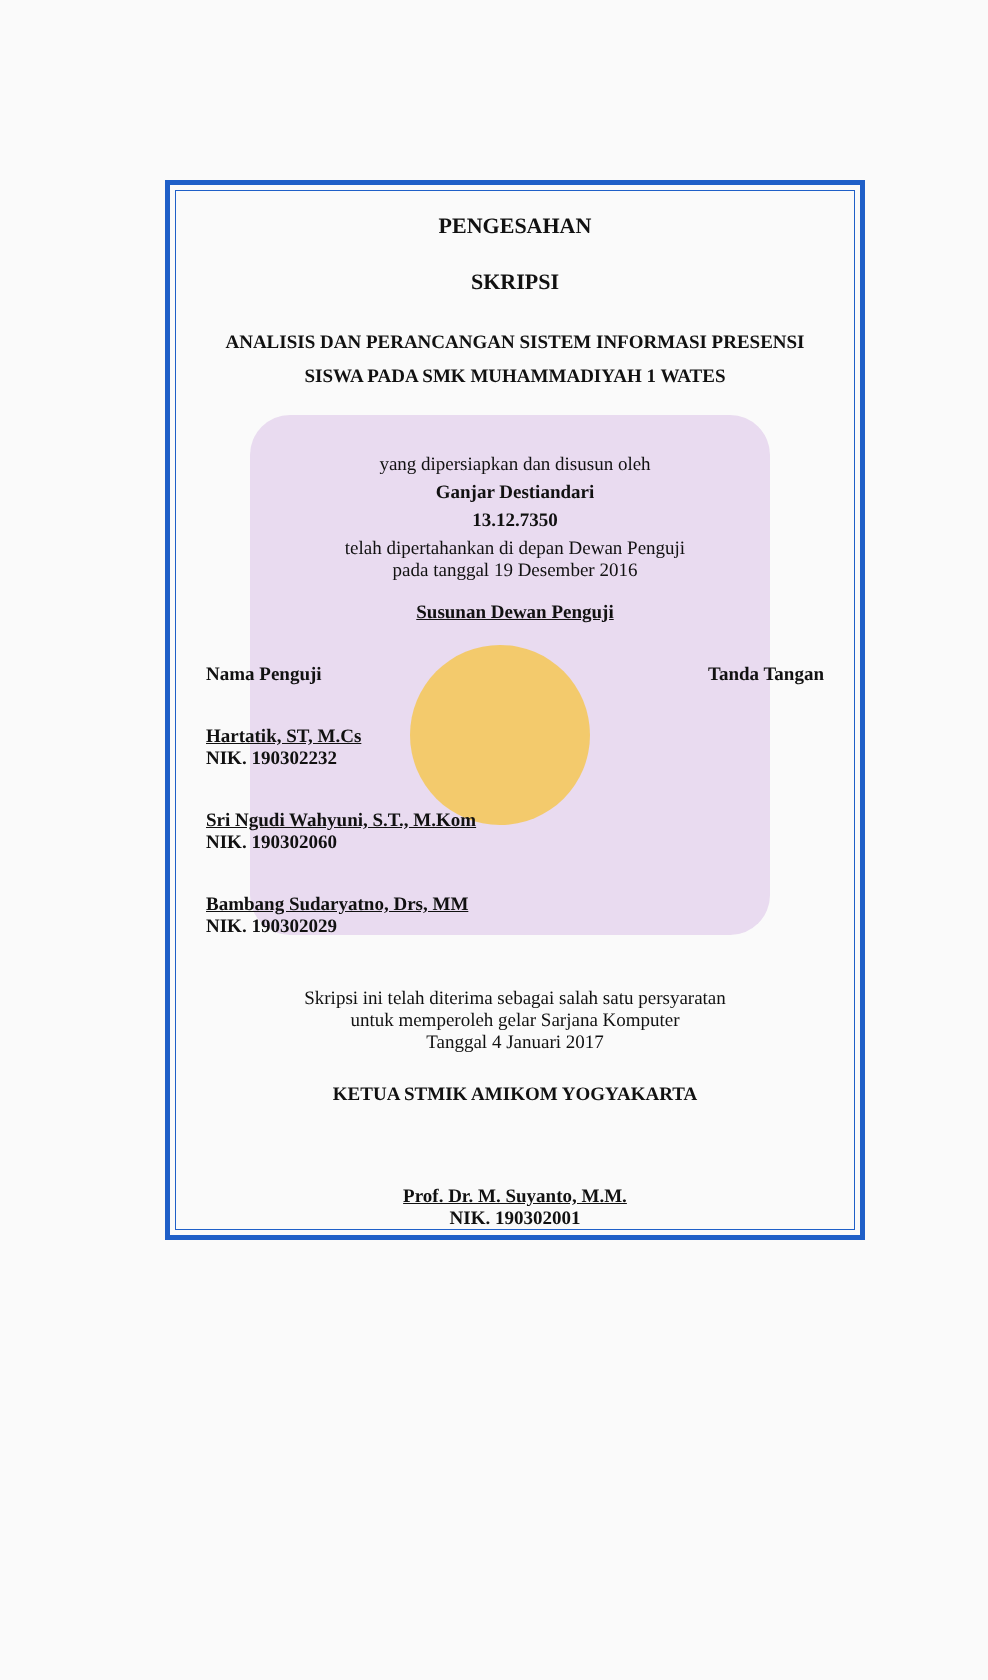PENGESAHAN
SKRIPSI
ANALISIS DAN PERANCANGAN SISTEM INFORMASI PRESENSI
SISWA PADA SMK MUHAMMADIYAH 1 WATES
yang dipersiapkan dan disusun oleh
Ganjar Destiandari
13.12.7350
telah dipertahankan di depan Dewan Penguji
pada tanggal 19 Desember 2016
Susunan Dewan Penguji
Nama Penguji Tanda Tangan
Hartatik, ST, M.Cs
NIK. 190302232
Sri Ngudi Wahyuni, S.T., M.Kom
NIK. 190302060
Bambang Sudaryatno, Drs, MM
NIK. 190302029
Skripsi ini telah diterima sebagai salah satu persyaratan
untuk memperoleh gelar Sarjana Komputer
Tanggal 4 Januari 2017
KETUA STMIK AMIKOM YOGYAKARTA
Prof. Dr. M. Suyanto, M.M.
NIK. 190302001